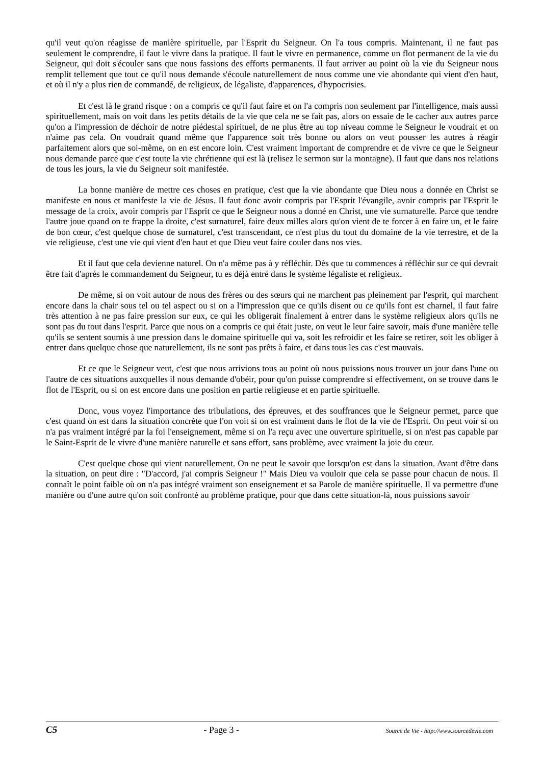qu'il veut qu'on réagisse de manière spirituelle, par l'Esprit du Seigneur. On l'a tous compris. Maintenant, il ne faut pas seulement le comprendre, il faut le vivre dans la pratique. Il faut le vivre en permanence, comme un flot permanent de la vie du Seigneur, qui doit s'écouler sans que nous fassions des efforts permanents. Il faut arriver au point où la vie du Seigneur nous remplit tellement que tout ce qu'il nous demande s'écoule naturellement de nous comme une vie abondante qui vient d'en haut, et où il n'y a plus rien de commandé, de religieux, de légaliste, d'apparences, d'hypocrisies.
Et c'est là le grand risque : on a compris ce qu'il faut faire et on l'a compris non seulement par l'intelligence, mais aussi spirituellement, mais on voit dans les petits détails de la vie que cela ne se fait pas, alors on essaie de le cacher aux autres parce qu'on a l'impression de déchoir de notre piédestal spirituel, de ne plus être au top niveau comme le Seigneur le voudrait et on n'aime pas cela. On voudrait quand même que l'apparence soit très bonne ou alors on veut pousser les autres à réagir parfaitement alors que soi-même, on en est encore loin. C'est vraiment important de comprendre et de vivre ce que le Seigneur nous demande parce que c'est toute la vie chrétienne qui est là (relisez le sermon sur la montagne). Il faut que dans nos relations de tous les jours, la vie du Seigneur soit manifestée.
La bonne manière de mettre ces choses en pratique, c'est que la vie abondante que Dieu nous a donnée en Christ se manifeste en nous et manifeste la vie de Jésus. Il faut donc avoir compris par l'Esprit l'évangile, avoir compris par l'Esprit le message de la croix, avoir compris par l'Esprit ce que le Seigneur nous a donné en Christ, une vie surnaturelle. Parce que tendre l'autre joue quand on te frappe la droite, c'est surnaturel, faire deux milles alors qu'on vient de te forcer à en faire un, et le faire de bon cœur, c'est quelque chose de surnaturel, c'est transcendant, ce n'est plus du tout du domaine de la vie terrestre, et de la vie religieuse, c'est une vie qui vient d'en haut et que Dieu veut faire couler dans nos vies.
Et il faut que cela devienne naturel. On n'a même pas à y réfléchir. Dès que tu commences à réfléchir sur ce qui devrait être fait d'après le commandement du Seigneur, tu es déjà entré dans le système légaliste et religieux.
De même, si on voit autour de nous des frères ou des sœurs qui ne marchent pas pleinement par l'esprit, qui marchent encore dans la chair sous tel ou tel aspect ou si on a l'impression que ce qu'ils disent ou ce qu'ils font est charnel, il faut faire très attention à ne pas faire pression sur eux, ce qui les obligerait finalement à entrer dans le système religieux alors qu'ils ne sont pas du tout dans l'esprit. Parce que nous on a compris ce qui était juste, on veut le leur faire savoir, mais d'une manière telle qu'ils se sentent soumis à une pression dans le domaine spirituelle qui va, soit les refroidir et les faire se retirer, soit les obliger à entrer dans quelque chose que naturellement, ils ne sont pas prêts à faire, et dans tous les cas c'est mauvais.
Et ce que le Seigneur veut, c'est que nous arrivions tous au point où nous puissions nous trouver un jour dans l'une ou l'autre de ces situations auxquelles il nous demande d'obéir, pour qu'on puisse comprendre si effectivement, on se trouve dans le flot de l'Esprit, ou si on est encore dans une position en partie religieuse et en partie spirituelle.
Donc, vous voyez l'importance des tribulations, des épreuves, et des souffrances que le Seigneur permet, parce que c'est quand on est dans la situation concrète que l'on voit si on est vraiment dans le flot de la vie de l'Esprit. On peut voir si on n'a pas vraiment intégré par la foi l'enseignement, même si on l'a reçu avec une ouverture spirituelle, si on n'est pas capable par le Saint-Esprit de le vivre d'une manière naturelle et sans effort, sans problème, avec vraiment la joie du cœur.
C'est quelque chose qui vient naturellement. On ne peut le savoir que lorsqu'on est dans la situation. Avant d'être dans la situation, on peut dire : "D'accord, j'ai compris Seigneur !" Mais Dieu va vouloir que cela se passe pour chacun de nous. Il connaît le point faible où on n'a pas intégré vraiment son enseignement et sa Parole de manière spirituelle. Il va permettre d'une manière ou d'une autre qu'on soit confronté au problème pratique, pour que dans cette situation-là, nous puissions savoir
C5 - Page 3 - Source de Vie - http://www.sourcedevie.com